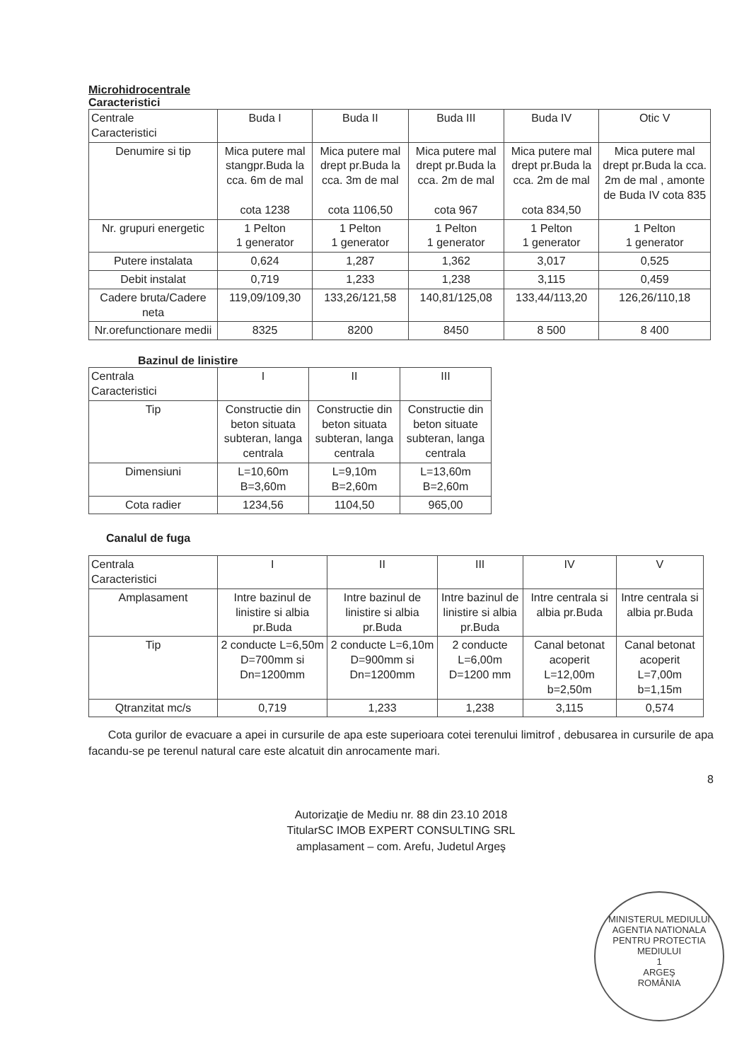Microhidrocentrale
Caracteristici
| Centrale Caracteristici | Buda I | Buda II | Buda III | Buda IV | Otic V |
| --- | --- | --- | --- | --- | --- |
| Denumire si tip | Mica putere mal stangpr.Buda la cca. 6m de mal cota 1238 | Mica putere mal drept pr.Buda la cca. 3m de mal cota 1106,50 | Mica putere mal drept pr.Buda la cca. 2m de mal cota 967 | Mica putere mal drept pr.Buda la cca. 2m de mal cota 834,50 | Mica putere mal drept pr.Buda la cca. 2m de mal , amonte de Buda IV cota 835 |
| Nr. grupuri energetic | 1 Pelton 1 generator | 1 Pelton 1 generator | 1 Pelton 1 generator | 1 Pelton 1 generator | 1 Pelton 1 generator |
| Putere instalata | 0,624 | 1,287 | 1,362 | 3,017 | 0,525 |
| Debit instalat | 0,719 | 1,233 | 1,238 | 3,115 | 0,459 |
| Cadere bruta/Cadere neta | 119,09/109,30 | 133,26/121,58 | 140,81/125,08 | 133,44/113,20 | 126,26/110,18 |
| Nr.orefunctionare medii | 8325 | 8200 | 8450 | 8 500 | 8 400 |
Bazinul de linistire
| Centrala Caracteristici | I | II | III |
| --- | --- | --- | --- |
| Tip | Constructie din beton situata subteran, langa centrala | Constructie din beton situata subteran, langa centrala | Constructie din beton situate subteran, langa centrala |
| Dimensiuni | L=10,60m B=3,60m | L=9,10m B=2,60m | L=13,60m B=2,60m |
| Cota radier | 1234,56 | 1104,50 | 965,00 |
Canalul de fuga
| Centrala Caracteristici | I | II | III | IV | V |
| --- | --- | --- | --- | --- | --- |
| Amplasament | Intre bazinul de linistire si albia pr.Buda | Intre bazinul de linistire si albia pr.Buda | Intre bazinul de linistire si albia pr.Buda | Intre centrala si albia pr.Buda | Intre centrala si albia pr.Buda |
| Tip | 2 conducte L=6,50m D=700mm si Dn=1200mm | 2 conducte L=6,10m D=900mm si Dn=1200mm | 2 conducte L=6,00m D=1200 mm | Canal betonat acoperit L=12,00m b=2,50m | Canal betonat acoperit L=7,00m b=1,15m |
| Qtranzitat mc/s | 0,719 | 1,233 | 1,238 | 3,115 | 0,574 |
Cota gurilor de evacuare a apei in cursurile de apa este superioara cotei terenului limitrof , debusarea in cursurile de apa facandu-se pe terenul natural care este alcatuit din anrocamente mari.
8
Autorizaţie de Mediu nr. 88 din 23.10 2018
TitularSC IMOB EXPERT CONSULTING SRL
amplasament – com. Arefu, Judetul Argeş
MINISTERUL MEDIULUI
AGENTIA NATIONALA PENTRU PROTECTIA MEDIULUI
1
ARGEŞ
ROMÂNIA